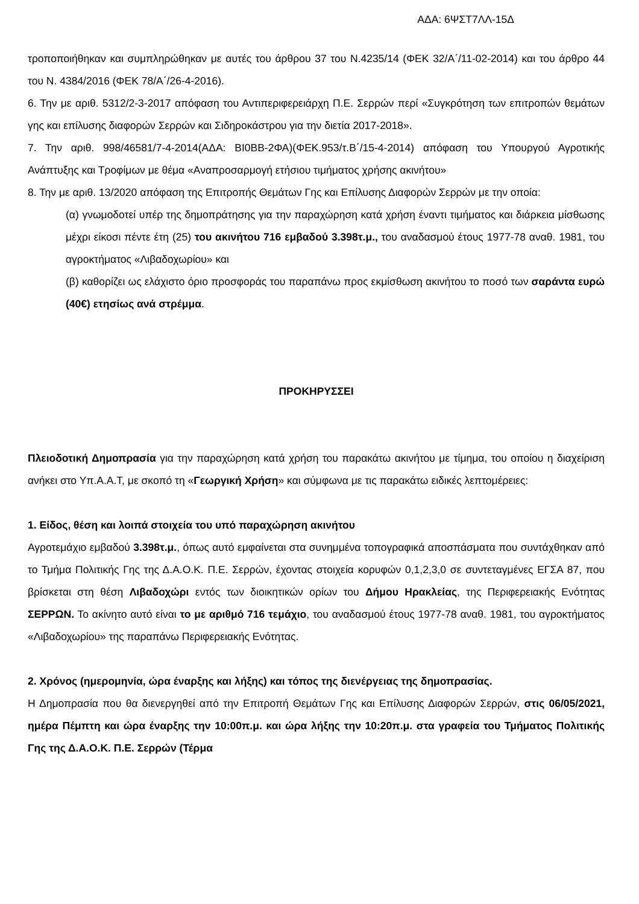ΑΔΑ: 6ΨΣΤ7ΛΛ-15Δ
τροποποιήθηκαν και συμπληρώθηκαν με αυτές του άρθρου 37 του Ν.4235/14 (ΦΕΚ 32/Α΄/11-02-2014) και του άρθρο 44 του Ν. 4384/2016 (ΦΕΚ 78/Α΄/26-4-2016).
6. Την με αριθ. 5312/2-3-2017 απόφαση του Αντιπεριφερειάρχη Π.Ε. Σερρών περί «Συγκρότηση των επιτροπών θεμάτων γης και επίλυσης διαφορών Σερρών και Σιδηροκάστρου για την διετία 2017-2018».
7. Την αριθ. 998/46581/7-4-2014(ΑΔΑ: ΒΙ0ΒΒ-2ΦΑ)(ΦΕΚ.953/τ.Β΄/15-4-2014) απόφαση του Υπουργού Αγροτικής Ανάπτυξης και Τροφίμων με θέμα «Αναπροσαρμογή ετήσιου τιμήματος χρήσης ακινήτου»
8. Την με αριθ. 13/2020 απόφαση της Επιτροπής Θεμάτων Γης και Επίλυσης Διαφορών Σερρών με την οποία:
(α) γνωμοδοτεί υπέρ της δημοπράτησης για την παραχώρηση κατά χρήση έναντι τιμήματος και διάρκεια μίσθωσης μέχρι είκοσι πέντε έτη (25) του ακινήτου 716 εμβαδού 3.398τ.μ., του αναδασμού έτους 1977-78 αναθ. 1981, του αγροκτήματος «Λιβαδοχωρίου» και
(β) καθορίζει ως ελάχιστο όριο προσφοράς του παραπάνω προς εκμίσθωση ακινήτου το ποσό των σαράντα ευρώ (40€) ετησίως ανά στρέμμα.
ΠΡΟΚΗΡΥΣΣΕΙ
Πλειοδοτική Δημοπρασία για την παραχώρηση κατά χρήση του παρακάτω ακινήτου με τίμημα, του οποίου η διαχείριση ανήκει στο Υπ.Α.Α.Τ, με σκοπό τη «Γεωργική Χρήση» και σύμφωνα με τις παρακάτω ειδικές λεπτομέρειες:
1. Είδος, θέση και λοιπά στοιχεία του υπό παραχώρηση ακινήτου
Αγροτεμάχιο εμβαδού 3.398τ.μ., όπως αυτό εμφαίνεται στα συνημμένα τοπογραφικά αποσπάσματα που συντάχθηκαν από το Τμήμα Πολιτικής Γης της Δ.Α.Ο.Κ. Π.Ε. Σερρών, έχοντας στοιχεία κορυφών 0,1,2,3,0 σε συντεταγμένες ΕΓΣΑ 87, που βρίσκεται στη θέση Λιβαδοχώρι εντός των διοικητικών ορίων του Δήμου Ηρακλείας, της Περιφερειακής Ενότητας ΣΕΡΡΩΝ. Το ακίνητο αυτό είναι το με αριθμό 716 τεμάχιο, του αναδασμού έτους 1977-78 αναθ. 1981, του αγροκτήματος «Λιβαδοχωρίου» της παραπάνω Περιφερειακής Ενότητας.
2. Χρόνος (ημερομηνία, ώρα έναρξης και λήξης) και τόπος της διενέργειας της δημοπρασίας.
Η Δημοπρασία που θα διενεργηθεί από την Επιτροπή Θεμάτων Γης και Επίλυσης Διαφορών Σερρών, στις 06/05/2021, ημέρα Πέμπτη και ώρα έναρξης την 10:00π.μ. και ώρα λήξης την 10:20π.μ. στα γραφεία του Τμήματος Πολιτικής Γης της Δ.Α.Ο.Κ. Π.Ε. Σερρών (Τέρμα